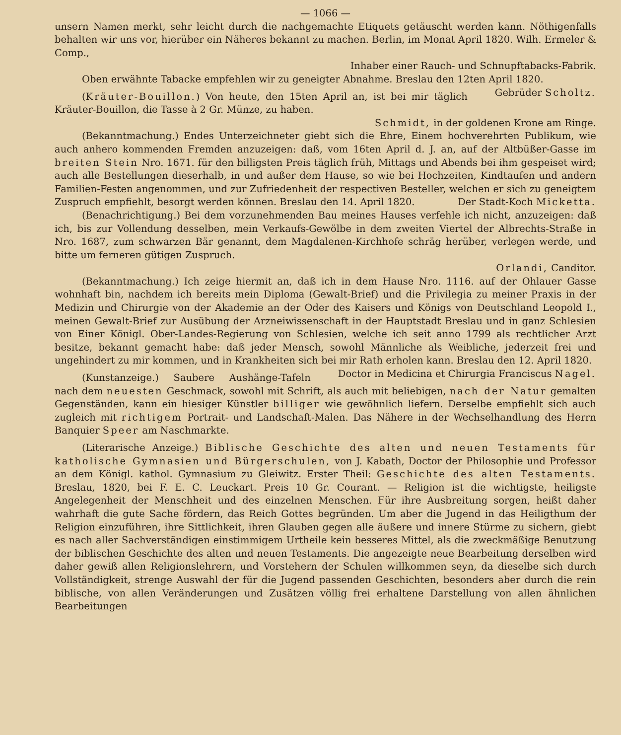— 1066 —
unsern Namen merkt, sehr leicht durch die nachgemachte Etiquets getäuscht werden kann. Nöthigenfalls behalten wir uns vor, hierüber ein Näheres bekannt zu machen. Berlin, im Monat April 1820. Wilh. Ermeler & Comp.,
Inhaber einer Rauch- und Schnupftabacks-Fabrik.
Oben erwähnte Tabacke empfehlen wir zu geneigter Abnahme. Breslau den 12ten April 1820. Gebrüder Scholtz.
(Kräuter-Bouillon.) Von heute, den 15ten April an, ist bei mir täglich Kräuter-Bouillon, die Tasse à 2 Gr. Münze, zu haben.
Schmidt, in der goldenen Krone am Ringe.
(Bekanntmachung.) Endes Unterzeichneter giebt sich die Ehre, Einem hochverehrten Publikum, wie auch anhero kommenden Fremden anzuzeigen: daß, vom 16ten April d. J. an, auf der Altbüßer-Gasse im breiten Stein Nro. 1671. für den billigsten Preis täglich früh, Mittags und Abends bei ihm gespeiset wird; auch alle Bestellungen dieserhalb, in und außer dem Hause, so wie bei Hochzeiten, Kindtaufen und andern Familien-Festen angenommen, und zur Zufriedenheit der respectiven Besteller, welchen er sich zu geneigtem Zuspruch empfiehlt, besorgt werden können. Breslau den 14. April 1820. Der Stadt-Koch Micketta.
(Benachrichtigung.) Bei dem vorzunehmenden Bau meines Hauses verfehle ich nicht, anzuzeigen: daß ich, bis zur Vollendung desselben, mein Verkaufs-Gewölbe in dem zweiten Viertel der Albrechts-Straße in Nro. 1687, zum schwarzen Bär genannt, dem Magdalenen-Kirchhofe schräg herüber, verlegen werde, und bitte um ferneren gütigen Zuspruch.
Orlandi, Canditor.
(Bekanntmachung.) Ich zeige hiermit an, daß ich in dem Hause Nro. 1116. auf der Ohlauer Gasse wohnhaft bin, nachdem ich bereits mein Diploma (Gewalt-Brief) und die Privilegia zu meiner Praxis in der Medizin und Chirurgie von der Akademie an der Oder des Kaisers und Königs von Deutschland Leopold I., meinen Gewalt-Brief zur Ausübung der Arzneiwissenschaft in der Hauptstadt Breslau und in ganz Schlesien von Einer Königl. Ober-Landes-Regierung von Schlesien, welche ich seit anno 1799 als rechtlicher Arzt besitze, bekannt gemacht habe: daß jeder Mensch, sowohl Männliche als Weibliche, jederzeit frei und ungehindert zu mir kommen, und in Krankheiten sich bei mir Rath erholen kann. Breslau den 12. April 1820. Doctor in Medicina et Chirurgia Franciscus Nagel.
(Kunstanzeige.) Saubere Aushänge-Tafeln nach dem neuesten Geschmack, sowohl mit Schrift, als auch mit beliebigen, nach der Natur gemalten Gegenständen, kann ein hiesiger Künstler billiger wie gewöhnlich liefern. Derselbe empfiehlt sich auch zugleich mit richtigem Portrait- und Landschaft-Malen. Das Nähere in der Wechselhandlung des Herrn Banquier Speer am Naschmarkte.
(Literarische Anzeige.) Biblische Geschichte des alten und neuen Testaments für katholische Gymnasien und Bürgerschulen, von J. Kabath, Doctor der Philosophie und Professor an dem Königl. kathol. Gymnasium zu Gleiwitz. Erster Theil: Geschichte des alten Testaments. Breslau, 1820, bei F. E. C. Leuckart. Preis 10 Gr. Courant. — Religion ist die wichtigste, heiligste Angelegenheit der Menschheit und des einzelnen Menschen. Für ihre Ausbreitung sorgen, heißt daher wahrhaft die gute Sache fördern, das Reich Gottes begründen. Um aber die Jugend in das Heiligthum der Religion einzuführen, ihre Sittlichkeit, ihren Glauben gegen alle äußere und innere Stürme zu sichern, giebt es nach aller Sachverständigen einstimmigem Urtheile kein besseres Mittel, als die zweckmäßige Benutzung der biblischen Geschichte des alten und neuen Testaments. Die angezeigte neue Bearbeitung derselben wird daher gewiß allen Religionslehrern, und Vorstehern der Schulen willkommen seyn, da dieselbe sich durch Vollständigkeit, strenge Auswahl der für die Jugend passenden Geschichten, besonders aber durch die rein biblische, von allen Veränderungen und Zusätzen völlig frei erhaltene Darstellung von allen ähnlichen Bearbeitungen